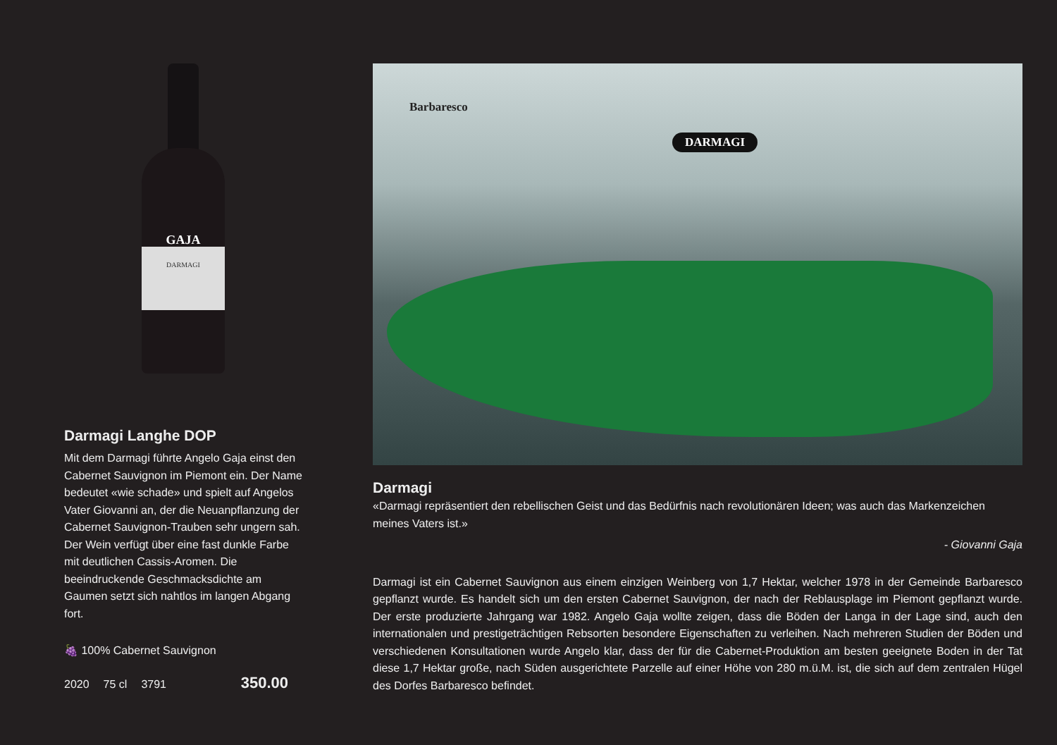GAJA
DARMAGI
Darmagi Langhe DOP
Mit dem Darmagi führte Angelo Gaja einst den Cabernet Sauvignon im Piemont ein. Der Name bedeutet «wie schade» und spielt auf Angelos Vater Giovanni an, der die Neuanpflanzung der Cabernet Sauvignon-Trauben sehr ungern sah. Der Wein verfügt über eine fast dunkle Farbe mit deutlichen Cassis-Aromen. Die beeindruckende Geschmacksdichte am Gaumen setzt sich nahtlos im langen Abgang fort.
🍇 100% Cabernet Sauvignon
2020 75 cl 3791 350.00
Barbaresco
DARMAGI
Darmagi
«Darmagi repräsentiert den rebellischen Geist und das Bedürfnis nach revolutionären Ideen; was auch das Markenzeichen meines Vaters ist.»
- Giovanni Gaja
Darmagi ist ein Cabernet Sauvignon aus einem einzigen Weinberg von 1,7 Hektar, welcher 1978 in der Gemeinde Barbaresco gepflanzt wurde. Es handelt sich um den ersten Cabernet Sauvignon, der nach der Reblausplage im Piemont gepflanzt wurde. Der erste produzierte Jahrgang war 1982. Angelo Gaja wollte zeigen, dass die Böden der Langa in der Lage sind, auch den internationalen und prestigeträchtigen Rebsorten besondere Eigenschaften zu verleihen. Nach mehreren Studien der Böden und verschiedenen Konsultationen wurde Angelo klar, dass der für die Cabernet-Produktion am besten geeignete Boden in der Tat diese 1,7 Hektar große, nach Süden ausgerichtete Parzelle auf einer Höhe von 280 m.ü.M. ist, die sich auf dem zentralen Hügel des Dorfes Barbaresco befindet.